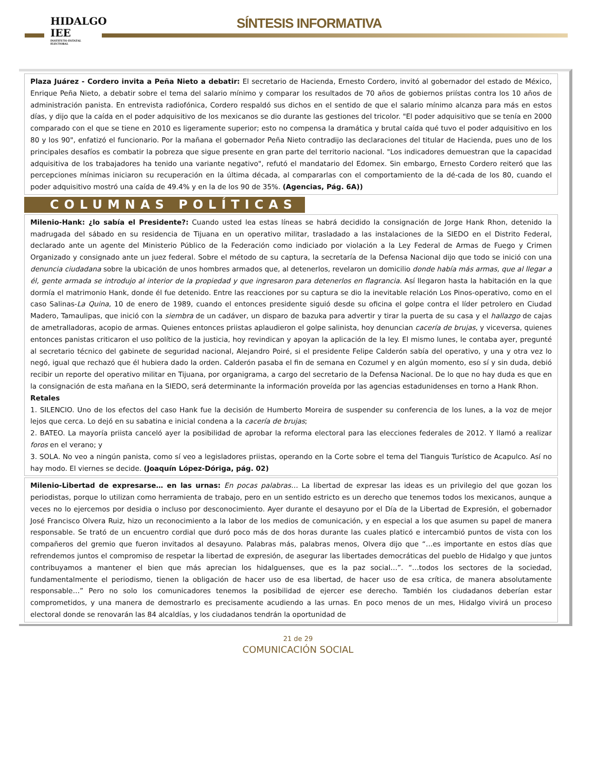HIDALGO
IEE
INSTITUTO ESTATAL ELECTORAL
SÍNTESIS INFORMATIVA
Plaza Juárez - Cordero invita a Peña Nieto a debatir: El secretario de Hacienda, Ernesto Cordero, invitó al gobernador del estado de México, Enrique Peña Nieto, a debatir sobre el tema del salario mínimo y comparar los resultados de 70 años de gobiernos priístas contra los 10 años de administración panista. En entrevista radiofónica, Cordero respaldó sus dichos en el sentido de que el salario mínimo alcanza para más en estos días, y dijo que la caída en el poder adquisitivo de los mexicanos se dio durante las gestiones del tricolor. "El poder adquisitivo que se tenía en 2000 comparado con el que se tiene en 2010 es ligeramente superior; esto no compensa la dramática y brutal caída qué tuvo el poder adquisitivo en los 80 y los 90", enfatizó el funcionario. Por la mañana el gobernador Peña Nieto contradijo las declaraciones del titular de Hacienda, pues uno de los principales desafíos es combatir la pobreza que sigue presente en gran parte del territorio nacional. "Los indicadores demuestran que la capacidad adquisitiva de los trabajadores ha tenido una variante negativo", refutó el mandatario del Edomex. Sin embargo, Ernesto Cordero reiteró que las percepciones mínimas iniciaron su recuperación en la última década, al compararlas con el comportamiento de la dé-cada de los 80, cuando el poder adquisitivo mostró una caída de 49.4% y en la de los 90 de 35%. (Agencias, Pág. 6A))
COLUMNAS POLÍTICAS
Milenio-Hank: ¿lo sabía el Presidente?: Cuando usted lea estas líneas se habrá decidido la consignación de Jorge Hank Rhon, detenido la madrugada del sábado en su residencia de Tijuana en un operativo militar, trasladado a las instalaciones de la SIEDO en el Distrito Federal, declarado ante un agente del Ministerio Público de la Federación como indiciado por violación a la Ley Federal de Armas de Fuego y Crimen Organizado y consignado ante un juez federal. Sobre el método de su captura, la secretaría de la Defensa Nacional dijo que todo se inició con una denuncia ciudadana sobre la ubicación de unos hombres armados que, al detenerlos, revelaron un domicilio donde había más armas, que al llegar a él, gente armada se introdujo al interior de la propiedad y que ingresaron para detenerlos en flagrancia. Así llegaron hasta la habitación en la que dormía el matrimonio Hank, donde él fue detenido. Entre las reacciones por su captura se dio la inevitable relación Los Pinos-operativo, como en el caso Salinas-La Quina, 10 de enero de 1989, cuando el entonces presidente siguió desde su oficina el golpe contra el líder petrolero en Ciudad Madero, Tamaulipas, que inició con la siembra de un cadáver, un disparo de bazuka para advertir y tirar la puerta de su casa y el hallazgo de cajas de ametralladoras, acopio de armas. Quienes entonces priistas aplaudieron el golpe salinista, hoy denuncian cacería de brujas, y viceversa, quienes entonces panistas criticaron el uso político de la justicia, hoy revindican y apoyan la aplicación de la ley. El mismo lunes, le contaba ayer, pregunté al secretario técnico del gabinete de seguridad nacional, Alejandro Poiré, si el presidente Felipe Calderón sabía del operativo, y una y otra vez lo negó, igual que rechazó que él hubiera dado la orden. Calderón pasaba el fin de semana en Cozumel y en algún momento, eso sí y sin duda, debió recibir un reporte del operativo militar en Tijuana, por organigrama, a cargo del secretario de la Defensa Nacional. De lo que no hay duda es que en la consignación de esta mañana en la SIEDO, será determinante la información proveída por las agencias estadunidenses en torno a Hank Rhon.
Retales
1. SILENCIO. Uno de los efectos del caso Hank fue la decisión de Humberto Moreira de suspender su conferencia de los lunes, a la voz de mejor lejos que cerca. Lo dejó en su sabatina e inicial condena a la cacería de brujas;
2. BATEO. La mayoría priista canceló ayer la posibilidad de aprobar la reforma electoral para las elecciones federales de 2012. Y llamó a realizar foros en el verano; y
3. SOLA. No veo a ningún panista, como sí veo a legisladores priistas, operando en la Corte sobre el tema del Tianguis Turístico de Acapulco. Así no hay modo. El viernes se decide. (Joaquín López-Dóriga, pág. 02)
Milenio-Libertad de expresarse… en las urnas: En pocas palabras… La libertad de expresar las ideas es un privilegio del que gozan los periodistas, porque lo utilizan como herramienta de trabajo, pero en un sentido estricto es un derecho que tenemos todos los mexicanos, aunque a veces no lo ejercemos por desidia o incluso por desconocimiento. Ayer durante el desayuno por el Día de la Libertad de Expresión, el gobernador José Francisco Olvera Ruiz, hizo un reconocimiento a la labor de los medios de comunicación, y en especial a los que asumen su papel de manera responsable. Se trató de un encuentro cordial que duró poco más de dos horas durante las cuales platicó e intercambió puntos de vista con los compañeros del gremio que fueron invitados al desayuno. Palabras más, palabras menos, Olvera dijo que “…es importante en estos días que refrendemos juntos el compromiso de respetar la libertad de expresión, de asegurar las libertades democráticas del pueblo de Hidalgo y que juntos contribuyamos a mantener el bien que más aprecian los hidalguenses, que es la paz social…”. “…todos los sectores de la sociedad, fundamentalmente el periodismo, tienen la obligación de hacer uso de esa libertad, de hacer uso de esa crítica, de manera absolutamente responsable…” Pero no solo los comunicadores tenemos la posibilidad de ejercer ese derecho. También los ciudadanos deberían estar comprometidos, y una manera de demostrarlo es precisamente acudiendo a las urnas. En poco menos de un mes, Hidalgo vivirá un proceso electoral donde se renovarán las 84 alcaldías, y los ciudadanos tendrán la oportunidad de
21 de 29
COMUNICACIÓN SOCIAL